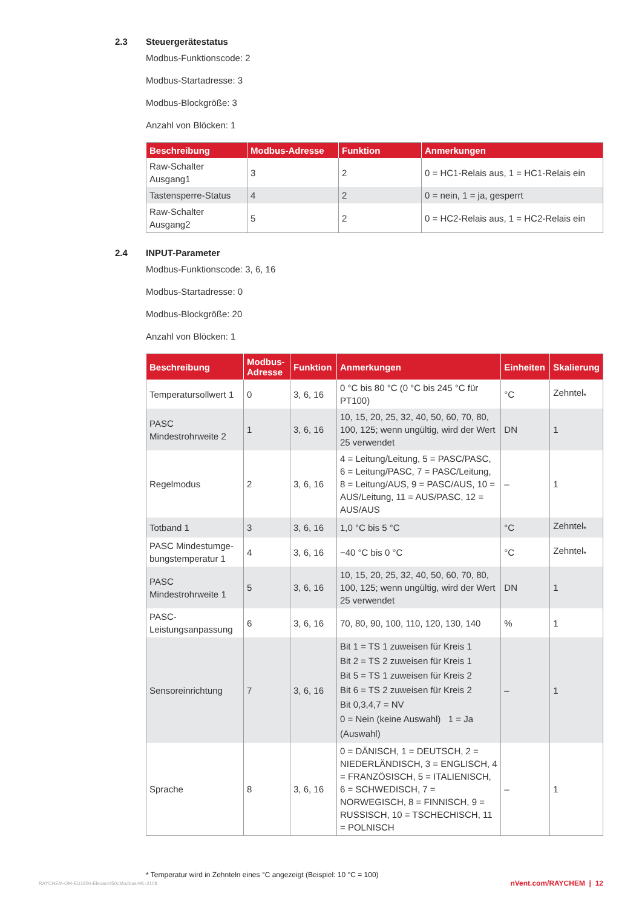2.3 Steuergerätestatus
Modbus-Funktionscode: 2
Modbus-Startadresse: 3
Modbus-Blockgröße: 3
Anzahl von Blöcken: 1
| Beschreibung | Modbus-Adresse | Funktion | Anmerkungen |
| --- | --- | --- | --- |
| Raw-Schalter Ausgang1 | 3 | 2 | 0 = HC1-Relais aus, 1 = HC1-Relais ein |
| Tastensperre-Status | 4 | 2 | 0 = nein, 1 = ja, gesperrt |
| Raw-Schalter Ausgang2 | 5 | 2 | 0 = HC2-Relais aus, 1 = HC2-Relais ein |
2.4 INPUT-Parameter
Modbus-Funktionscode: 3, 6, 16
Modbus-Startadresse: 0
Modbus-Blockgröße: 20
Anzahl von Blöcken: 1
| Beschreibung | Modbus-Adresse | Funktion | Anmerkungen | Einheiten | Skalierung |
| --- | --- | --- | --- | --- | --- |
| Temperatursollwert 1 | 0 | 3, 6, 16 | 0 °C bis 80 °C (0 °C bis 245 °C für PT100) | °C | Zehntel<sub>*</sub> |
| PASC Mindestrohrweite 2 | 1 | 3, 6, 16 | 10, 15, 20, 25, 32, 40, 50, 60, 70, 80, 100, 125; wenn ungültig, wird der Wert 25 verwendet | DN | 1 |
| Regelmodus | 2 | 3, 6, 16 | 4 = Leitung/Leitung, 5 = PASC/PASC, 6 = Leitung/PASC, 7 = PASC/Leitung, 8 = Leitung/AUS, 9 = PASC/AUS, 10 = AUS/Leitung, 11 = AUS/PASC, 12 = AUS/AUS | – | 1 |
| Totband 1 | 3 | 3, 6, 16 | 1,0 °C bis 5 °C | °C | Zehntel<sub>*</sub> |
| PASC Mindestumge­bungstemperatur 1 | 4 | 3, 6, 16 | −40 °C bis 0 °C | °C | Zehntel<sub>*</sub> |
| PASC Mindestrohrweite 1 | 5 | 3, 6, 16 | 10, 15, 20, 25, 32, 40, 50, 60, 70, 80, 100, 125; wenn ungültig, wird der Wert 25 verwendet | DN | 1 |
| PASC-Leistungsanpassung | 6 | 3, 6, 16 | 70, 80, 90, 100, 110, 120, 130, 140 | % | 1 |
| Sensoreinrichtung | 7 | 3, 6, 16 | Bit 1 = TS 1 zuweisen für Kreis 1 Bit 2 = TS 2 zuweisen für Kreis 1 Bit 5 = TS 1 zuweisen für Kreis 2 Bit 6 = TS 2 zuweisen für Kreis 2 Bit 0,3,4,7 = NV 0 = Nein (keine Auswahl) 1 = Ja (Auswahl) | – | 1 |
| Sprache | 8 | 3, 6, 16 | 0 = DÄNISCH, 1 = DEUTSCH, 2 = NIEDERLÄNDISCH, 3 = ENGLISCH, 4 = FRANZÖSISCH, 5 = ITALIENISCH, 6 = SCHWEDISCH, 7 = NORWEGISCH, 8 = FINNISCH, 9 = RUSSISCH, 10 = TSCHECHISCH, 11 = POLNISCH | – | 1 |
* Temperatur wird in Zehnteln eines °C angezeigt (Beispiel: 10 °C = 100)
RAYCHEM-OM-EU1850-Elexant450cModbus-ML-2108
nVent.com/RAYCHEM | 12